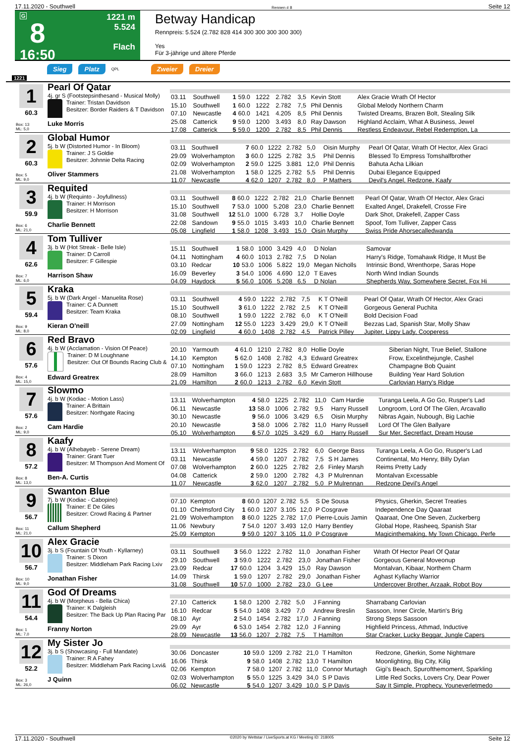17.11.2020 - Southwell Rennen # 8 Seite 12
G
8
16:50
1221 m
5.524
Flach
Betway Handicap
Rennpreis: 5.524 (2.782 828 414 300 300 300 300 300)
Yes
Für 3-jährige und ältere Pferde
Sieg Platz QPL Zweier Dreier
1221
1
60.3
Box: 13
ML: 5,0
Pearl Of Qatar
4j. gr S (Footstepsinthesand - Musical Molly)
Trainer: Tristan Davidson
Besitzer: Border Raiders & T Davidson
Luke Morris
| 03.11 | Southwell | 1 | 59.0 | 1222 | 2.782 | 3,5 | Kevin Stott | Alex Gracie Wrath Of Hector |
| 15.10 | Southwell | 1 | 60.0 | 1222 | 2.782 | 7,5 | Phil Dennis | Global Melody Northern Charm |
| 07.10 | Newcastle | 4 | 60.0 | 1421 | 4.205 | 8,5 | Phil Dennis | Twisted Dreams, Brazen Bolt, Stealing Silk |
| 25.08 | Catterick | 9 | 59.0 | 1200 | 3.493 | 8,0 | Ray Dawson | Highland Acclaim, What A Business, Jewel |
| 17.08 | Catterick | 5 | 59.0 | 1200 | 2.782 | 8,5 | Phil Dennis | Restless Endeavour, Rebel Redemption, La |
2
60.3
Box: 5
ML: 9,0
Global Humor
5j. b W (Distorted Humor - In Bloom)
Trainer: J S Goldie
Besitzer: Johnnie Delta Racing
Oliver Stammers
| 03.11 | Southwell | 7 | 60.0 | 1222 | 2.782 | 5,0 | Oisin Murphy | Pearl Of Qatar, Wrath Of Hector, Alex Graci |
| 29.09 | Wolverhampton | 3 | 60.0 | 1225 | 2.782 | 3,5 | Phil Dennis | Blessed To Empress Tomshalfbrother |
| 02.09 | Wolverhampton | 2 | 59.0 | 1225 | 3.881 | 12,0 | Phil Dennis | Bahuta Acha Lilkian |
| 21.08 | Wolverhampton | 1 | 58.0 | 1225 | 2.782 | 5,5 | Phil Dennis | Dubai Elegance Equipped |
| 11.07 | Newcastle | 4 | 62.0 | 1207 | 2.782 | 8,0 | P Mathers | Devil's Angel, Redzone, Kaafy |
3
59.9
Box: 6
ML: 21,0
Requited
4j. b W (Requinto - Joyfullness)
Trainer: H Morrison
Besitzer: H Morrison
Charlie Bennett
| 03.11 | Southwell | 8 | 60.0 | 1222 | 2.782 | 21,0 | Charlie Bennett | Pearl Of Qatar, Wrath Of Hector, Alex Graci |
| 15.10 | Southwell | 7 | 53.0 | 1000 | 5.208 | 23,0 | Charlie Bennett | Exalted Angel, Drakefell, Crosse Fire |
| 31.08 | Southwell | 12 | 51.0 | 1000 | 6.728 | 3,7 | Hollie Doyle | Dark Shot, Drakefell, Zapper Cass |
| 22.08 | Sandown | 9 | 55.0 | 1015 | 3.493 | 10,0 | Charlie Bennett | Spoof, Tom Tulliver, Zapper Cass |
| 05.08 | Lingfield | 1 | 58.0 | 1208 | 3.493 | 15,0 | Oisin Murphy | Swiss Pride Ahorsecalledwanda |
4
62.6
Box: 7
ML: 6,0
Tom Tulliver
3j. b W (Hot Streak - Belle Isle)
Trainer: D Carroll
Besitzer: F Gillespie
Harrison Shaw
| 15.11 | Southwell | 1 | 58.0 | 1000 | 3.429 | 4,0 | D Nolan | Samovar |
| 04.11 | Nottingham | 4 | 60.0 | 1013 | 2.782 | 7,5 | D Nolan | Harry's Ridge, Tomahawk Ridge, It Must Be |
| 03.10 | Redcar | 10 | 53.0 | 1006 | 5.822 | 19,0 | Megan Nicholls | Intrinsic Bond, Wrenthorpe, Saras Hope |
| 16.09 | Beverley | 3 | 54.0 | 1006 | 4.690 | 12,0 | T Eaves | North Wind Indian Sounds |
| 04.09 | Haydock | 5 | 56.0 | 1006 | 5.208 | 6,5 | D Nolan | Shepherds Way, Somewhere Secret, Fox Hi |
5
59.4
Box: 9
ML: 8,0
Kraka
5j. b W (Dark Angel - Manuelita Rose)
Trainer: C A Dunnett
Besitzer: Team Kraka
Kieran O'neill
| 03.11 | Southwell | 4 | 59.0 | 1222 | 2.782 | 7,5 | K T O'Neill | Pearl Of Qatar, Wrath Of Hector, Alex Graci |
| 15.10 | Southwell | 3 | 61.0 | 1222 | 2.782 | 2,5 | K T O'Neill | Gorgeous General Puchita |
| 08.10 | Southwell | 1 | 59.0 | 1222 | 2.782 | 6,0 | K T O'Neill | Bold Decision Foad |
| 27.09 | Nottingham | 12 | 55.0 | 1223 | 3.429 | 29,0 | K T O'Neill | Bezzas Lad, Spanish Star, Molly Shaw |
| 02.09 | Lingfield | 4 | 60.0 | 1408 | 2.782 | 4,5 | Patrick Pilley | Jupiter, Lippy Lady, Cooperess |
6
57.6
Box: 4
ML: 15,0
Red Bravo
4j. b W (Acclamation - Vision Of Peace)
Trainer: D M Loughnane
Besitzer: Out Of Bounds Racing Club &
Edward Greatrex
| 20.10 | Yarmouth | 4 | 61.0 | 1210 | 2.782 | 8,0 | Hollie Doyle | Siberian Night, True Belief, Stallone |
| 14.10 | Kempton | 5 | 62.0 | 1408 | 2.782 | 4,3 | Edward Greatrex | Frow, Excelinthejungle, Cashel |
| 07.10 | Nottingham | 1 | 59.0 | 1223 | 2.782 | 8,5 | Edward Greatrex | Champagne Bob Quaint |
| 28.09 | Hamilton | 3 | 66.0 | 1213 | 2.683 | 3,5 | Mr Cameron Hillhouse | Building Year Hard Solution |
| 21.09 | Hamilton | 2 | 60.0 | 1213 | 2.782 | 6,0 | Kevin Stott | Carlovian Harry's Ridge |
7
57.6
Box: 2
ML: 9,0
Slowmo
4j. b W (Kodiac - Motion Lass)
Trainer: A Brittain
Besitzer: Northgate Racing
Cam Hardie
| 13.11 | Wolverhampton | 4 | 58.0 | 1225 | 2.782 | 11,0 | Cam Hardie | Turanga Leela, A Go Go, Rusper's Lad |
| 06.11 | Newcastle | 13 | 58.0 | 1006 | 2.782 | 9,5 | Harry Russell | Longroom, Lord Of The Glen, Arcavallo |
| 30.10 | Newcastle | 9 | 56.0 | 1006 | 3.429 | 6,5 | Oisin Murphy | Nibras Again, Nubough, Big Lachie |
| 20.10 | Newcastle | 3 | 58.0 | 1006 | 2.782 | 11,0 | Harry Russell | Lord Of The Glen Ballyare |
| 05.10 | Wolverhampton | 6 | 57.0 | 1025 | 3.429 | 6,0 | Harry Russell | Sur Mer, Secretfact, Dream House |
8
57.2
Box: 8
ML: 13,0
Kaafy
4j. b W (Alhebayeb - Serene Dream)
Trainer: Grant Tuer
Besitzer: M Thompson And Moment Of
Ben-A. Curtis
| 13.11 | Wolverhampton | 9 | 58.0 | 1225 | 2.782 | 6,0 | George Bass | Turanga Leela, A Go Go, Rusper's Lad |
| 03.11 | Newcastle | 4 | 59.0 | 1207 | 2.782 | 7,5 | S H James | Continental, Mo Henry, Billy Dylan |
| 07.08 | Wolverhampton | 2 | 60.0 | 1225 | 2.782 | 2,6 | Finley Marsh | Reims Pretty Lady |
| 04.08 | Catterick | 2 | 59.0 | 1200 | 2.782 | 4,3 | P Mulrennan | Montalvan Excessable |
| 11.07 | Newcastle | 3 | 62.0 | 1207 | 2.782 | 5,0 | P Mulrennan | Redzone Devil's Angel |
9
56.7
Box: 11
ML: 21,0
Swanton Blue
7j. b W (Kodiac - Cabopino)
Trainer: E De Giles
Besitzer: Crowd Racing & Partner
Callum Shepherd
| 07.10 | Kempton | 8 | 60.0 | 1207 | 2.782 | 5,5 | S De Sousa | Physics, Gherkin, Secret Treaties |
| 01.10 | Chelmsford City | 1 | 60.0 | 1207 | 3.105 | 12,0 | P Cosgrave | Independence Day Qaaraat |
| 21.09 | Wolverhampton | 8 | 60.0 | 1225 | 2.782 | 17,0 | Pierre-Louis Jamin | Qaaraat, One One Seven, Zuckerberg |
| 11.06 | Newbury | 7 | 54.0 | 1207 | 3.493 | 12,0 | Harry Bentley | Global Hope, Rasheeq, Spanish Star |
| 25.09 | Kempton | 9 | 59.0 | 1207 | 3.105 | 11,0 | P Cosgrave | Magicinthemaking, My Town Chicago, Perfe |
10
56.7
Box: 10
ML: 9,0
Alex Gracie
3j. b S (Fountain Of Youth - Kyllarney)
Trainer: S Dixon
Besitzer: Middleham Park Racing Lxiv
Jonathan Fisher
| 03.11 | Southwell | 3 | 56.0 | 1222 | 2.782 | 11,0 | Jonathan Fisher | Wrath Of Hector Pearl Of Qatar |
| 29.10 | Southwell | 3 | 59.0 | 1222 | 2.782 | 23,0 | Jonathan Fisher | Gorgeous General Moveonup |
| 23.09 | Redcar | 17 | 60.0 | 1204 | 3.429 | 15,0 | Ray Dawson | Montalvan, Kibaar, Northern Charm |
| 14.09 | Thirsk | 1 | 59.0 | 1207 | 2.782 | 29,0 | Jonathan Fisher | Aghast Kyllachy Warrior |
| 31.08 | Southwell | 10 | 57.0 | 1000 | 2.782 | 23,0 | G Lee | Undercover Brother, Arzaak, Robot Boy |
11
54.4
Box: 1
ML: 7,0
God Of Dreams
4j. b W (Morpheus - Bella Chica)
Trainer: K Dalgleish
Besitzer: The Back Up Plan Racing Par
Franny Norton
| 27.10 | Catterick | 1 | 58.0 | 1200 | 2.782 | 5,0 | J Fanning | Sharrabang Carlovian |
| 16.10 | Redcar | 5 | 54.0 | 1408 | 3.429 | 7,0 | Andrew Breslin | Sassoon, Inner Circle, Martin's Brig |
| 08.10 | Ayr | 2 | 54.0 | 1454 | 2.782 | 17,0 | J Fanning | Strong Steps Sassoon |
| 29.09 | Ayr | 6 | 53.0 | 1454 | 2.782 | 12,0 | J Fanning | Highfield Princess, Athmad, Inductive |
| 28.09 | Newcastle | 13 | 56.0 | 1207 | 2.782 | 7,5 | T Hamilton | Star Cracker, Lucky Beggar, Jungle Capers |
12
52.2
Box: 3
ML: 26,0
My Sister Jo
3j. b S (Showcasing - Full Mandate)
Trainer: R A Fahey
Besitzer: Middleham Park Racing Lxvi&
J Quinn
| 30.06 | Doncaster | 10 | 59.0 | 1209 | 2.782 | 21,0 | T Hamilton | Redzone, Gherkin, Some Nightmare |
| 16.06 | Thirsk | 9 | 58.0 | 1408 | 2.782 | 13,0 | T Hamilton | Moonlighting, Big City, Kilig |
| 02.06 | Kempton | 7 | 58.0 | 1207 | 2.782 | 11,0 | Connor Murtagh | Gigi's Beach, Spurofthemoment, Sparkling |
| 02.03 | Wolverhampton | 5 | 55.0 | 1225 | 3.429 | 34,0 | S P Davis | Little Red Socks, Lovers Cry, Dear Power |
| 06.02 | Newcastle | 5 | 54.0 | 1207 | 3.429 | 10,0 | S P Davis | Say It Simple, Prophecy, Youneverletmedo |
17.11.2020 - Southwell ©2020 by Wettstar / LiveSports.at KG / Meeting ID: 218005 Seite 12